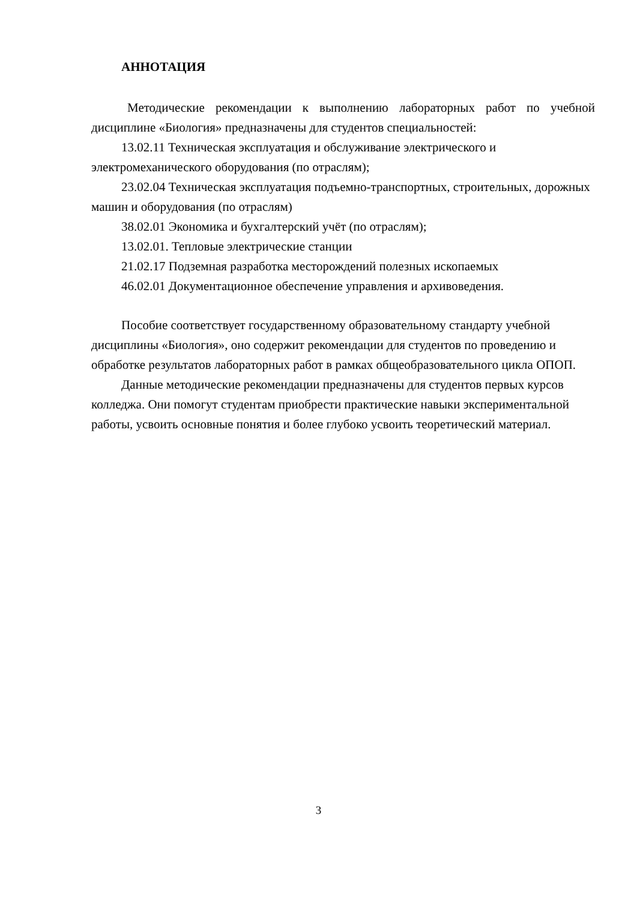АННОТАЦИЯ
Методические рекомендации к выполнению лабораторных работ по учебной дисциплине «Биология» предназначены для студентов специальностей:
13.02.11 Техническая эксплуатация и обслуживание электрического и электромеханического оборудования (по отраслям);
23.02.04 Техническая эксплуатация подъемно-транспортных, строительных, дорожных машин и оборудования (по отраслям)
38.02.01 Экономика и бухгалтерский учёт (по отраслям);
13.02.01. Тепловые электрические станции
21.02.17 Подземная разработка месторождений полезных ископаемых
46.02.01 Документационное обеспечение управления и архивоведения.
Пособие соответствует государственному образовательному стандарту учебной дисциплины «Биология», оно содержит рекомендации для студентов по проведению и обработке результатов лабораторных работ в рамках общеобразовательного цикла ОПОП.
Данные методические рекомендации предназначены для студентов первых курсов колледжа. Они помогут студентам приобрести практические навыки экспериментальной работы, усвоить основные понятия и более глубоко усвоить теоретический материал.
3